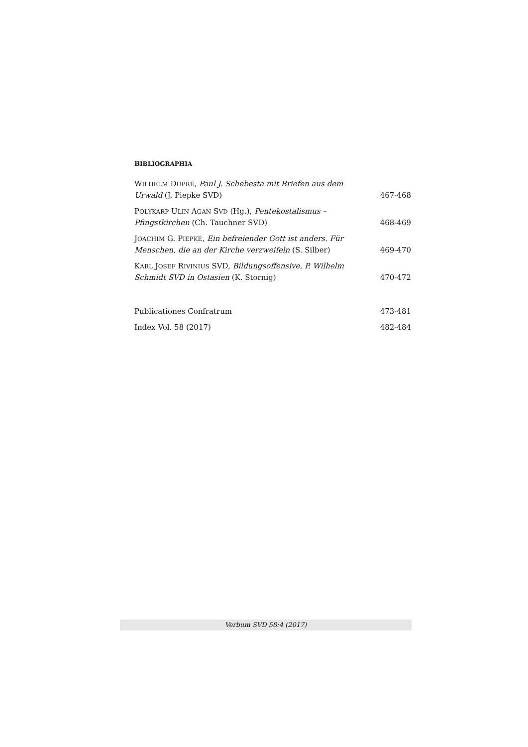BIBLIOGRAPHIA
WILHELM DUPRÉ, Paul J. Schebesta mit Briefen aus dem Urwald (J. Piepke SVD)
467-468
POLYKARP ULIN AGAN SVD (Hg.), Pentekostalismus – Pfingstkirchen (Ch. Tauchner SVD)
468-469
JOACHIM G. PIEPKE, Ein befreiender Gott ist anders. Für Menschen, die an der Kirche verzweifeln (S. Silber)
469-470
KARL JOSEF RIVINIUS SVD, Bildungsoffensive. P. Wilhelm Schmidt SVD in Ostasien (K. Stornig)
470-472
Publicationes Confratrum
473-481
Index Vol. 58 (2017)
482-484
Verbum SVD 58:4 (2017)